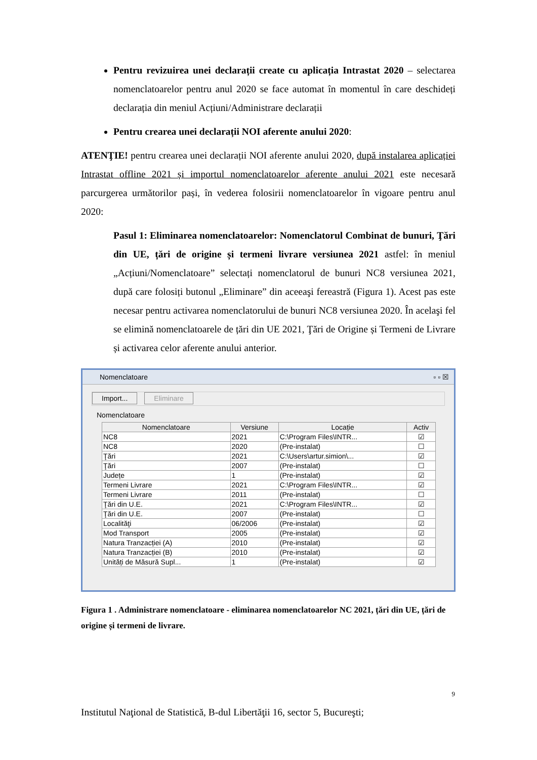Pentru revizuirea unei declarații create cu aplicația Intrastat 2020 – selectarea nomenclatoarelor pentru anul 2020 se face automat în momentul în care deschideți declarația din meniul Acțiuni/Administrare declarații
Pentru crearea unei declarații NOI aferente anului 2020:
ATENŢIE! pentru crearea unei declarații NOI aferente anului 2020, după instalarea aplicației Intrastat offline 2021 și importul nomenclatoarelor aferente anului 2021 este necesară parcurgerea următorilor pași, în vederea folosirii nomenclatoarelor în vigoare pentru anul 2020:
Pasul 1: Eliminarea nomenclatoarelor: Nomenclatorul Combinat de bunuri, Ţări din UE, țări de origine și termeni livrare versiunea 2021 astfel: în meniul „Acțiuni/Nomenclatoare” selectați nomenclatorul de bunuri NC8 versiunea 2021, după care folosiți butonul „Eliminare” din aceeaşi fereastră (Figura 1). Acest pas este necesar pentru activarea nomenclatorului de bunuri NC8 versiunea 2020. În acelaşi fel se elimină nomenclatoarele de țări din UE 2021, Ţări de Origine și Termeni de Livrare și activarea celor aferente anului anterior.
Nomenclatoare ▫ ▫ ☒
Import... Eliminare
Nomenclatoare
| Nomenclatoare | Versiune | Locație | Activ |
| --- | --- | --- | --- |
| NC8 | 2021 | C:\Program Files\INTR... | ☑ |
| NC8 | 2020 | (Pre-instalat) | ☐ |
| Ţări | 2021 | C:\Users\artur.simion\... | ☑ |
| Ţări | 2007 | (Pre-instalat) | ☐ |
| Județe | 1 | (Pre-instalat) | ☑ |
| Termeni Livrare | 2021 | C:\Program Files\INTR... | ☑ |
| Termeni Livrare | 2011 | (Pre-instalat) | ☐ |
| Ţări din U.E. | 2021 | C:\Program Files\INTR... | ☑ |
| Ţări din U.E. | 2007 | (Pre-instalat) | ☐ |
| Localităţi | 06/2006 | (Pre-instalat) | ☑ |
| Mod Transport | 2005 | (Pre-instalat) | ☑ |
| Natura Tranzacției (A) | 2010 | (Pre-instalat) | ☑ |
| Natura Tranzacției (B) | 2010 | (Pre-instalat) | ☑ |
| Unități de Măsură Supl... | 1 | (Pre-instalat) | ☑ |
Figura 1 . Administrare nomenclatoare - eliminarea nomenclatoarelor NC 2021, țări din UE, țări de origine și termeni de livrare.
9
Institutul Naţional de Statistică, B-dul Libertăţii 16, sector 5, Bucureşti;